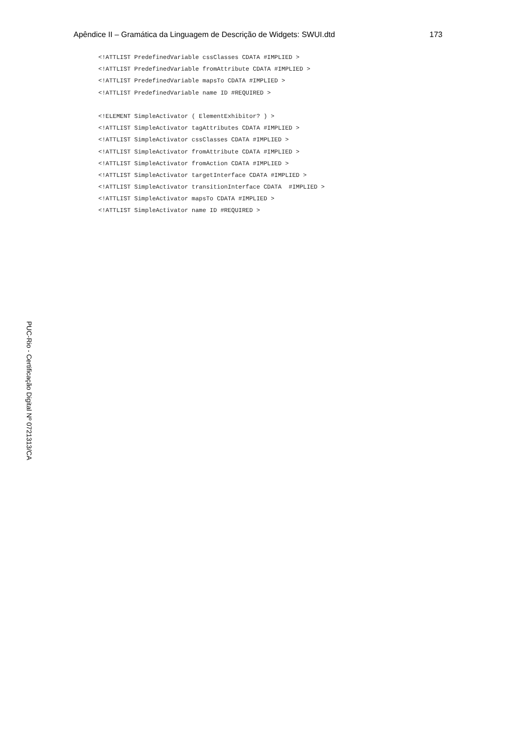Apêndice II – Gramática da Linguagem de Descrição de Widgets: SWUI.dtd 173
<!ATTLIST PredefinedVariable cssClasses CDATA #IMPLIED >
<!ATTLIST PredefinedVariable fromAttribute CDATA #IMPLIED >
<!ATTLIST PredefinedVariable mapsTo CDATA #IMPLIED >
<!ATTLIST PredefinedVariable name ID #REQUIRED >
<!ELEMENT SimpleActivator ( ElementExhibitor? ) >
<!ATTLIST SimpleActivator tagAttributes CDATA #IMPLIED >
<!ATTLIST SimpleActivator cssClasses CDATA #IMPLIED >
<!ATTLIST SimpleActivator fromAttribute CDATA #IMPLIED >
<!ATTLIST SimpleActivator fromAction CDATA #IMPLIED >
<!ATTLIST SimpleActivator targetInterface CDATA #IMPLIED >
<!ATTLIST SimpleActivator transitionInterface CDATA #IMPLIED >
<!ATTLIST SimpleActivator mapsTo CDATA #IMPLIED >
<!ATTLIST SimpleActivator name ID #REQUIRED >
PUC-Rio - Certificação Digital Nº 0721313/CA